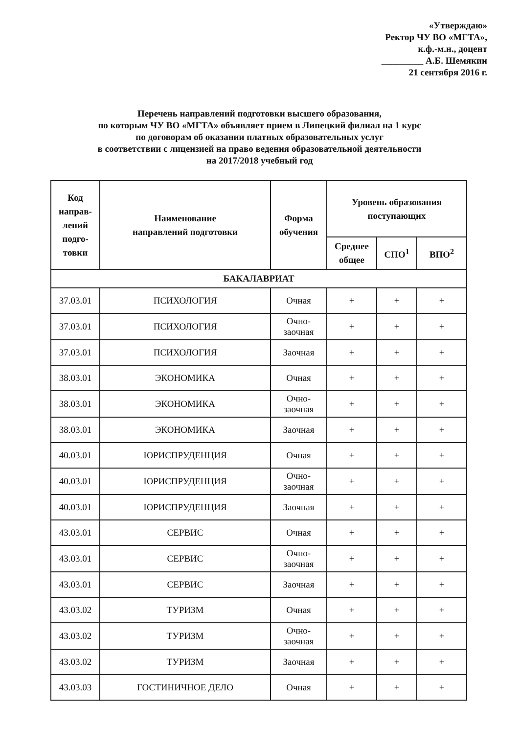«Утверждаю»
Ректор ЧУ ВО «МГТА»,
к.ф.-м.н., доцент
_________ А.Б. Шемякин
21 сентября 2016 г.
Перечень направлений подготовки высшего образования,
по которым ЧУ ВО «МГТА» объявляет прием в Липецкий филиал на 1 курс
по договорам об оказании платных образовательных услуг
в соответствии с лицензией на право ведения образовательной деятельности
на 2017/2018 учебный год
| Код направ-лений подго-товки | Наименование направлений подготовки | Форма обучения | Уровень образования поступающих | | |
| --- | --- | --- | --- | --- | --- |
| | | | Среднее общее | СПО<sup>1</sup> | ВПО<sup>2</sup> |
| БАКАЛАВРИАТ | | | | | |
| 37.03.01 | ПСИХОЛОГИЯ | Очная | + | + | + |
| 37.03.01 | ПСИХОЛОГИЯ | Очно-заочная | + | + | + |
| 37.03.01 | ПСИХОЛОГИЯ | Заочная | + | + | + |
| 38.03.01 | ЭКОНОМИКА | Очная | + | + | + |
| 38.03.01 | ЭКОНОМИКА | Очно-заочная | + | + | + |
| 38.03.01 | ЭКОНОМИКА | Заочная | + | + | + |
| 40.03.01 | ЮРИСПРУДЕНЦИЯ | Очная | + | + | + |
| 40.03.01 | ЮРИСПРУДЕНЦИЯ | Очно-заочная | + | + | + |
| 40.03.01 | ЮРИСПРУДЕНЦИЯ | Заочная | + | + | + |
| 43.03.01 | СЕРВИС | Очная | + | + | + |
| 43.03.01 | СЕРВИС | Очно-заочная | + | + | + |
| 43.03.01 | СЕРВИС | Заочная | + | + | + |
| 43.03.02 | ТУРИЗМ | Очная | + | + | + |
| 43.03.02 | ТУРИЗМ | Очно-заочная | + | + | + |
| 43.03.02 | ТУРИЗМ | Заочная | + | + | + |
| 43.03.03 | ГОСТИНИЧНОЕ ДЕЛО | Очная | + | + | + |